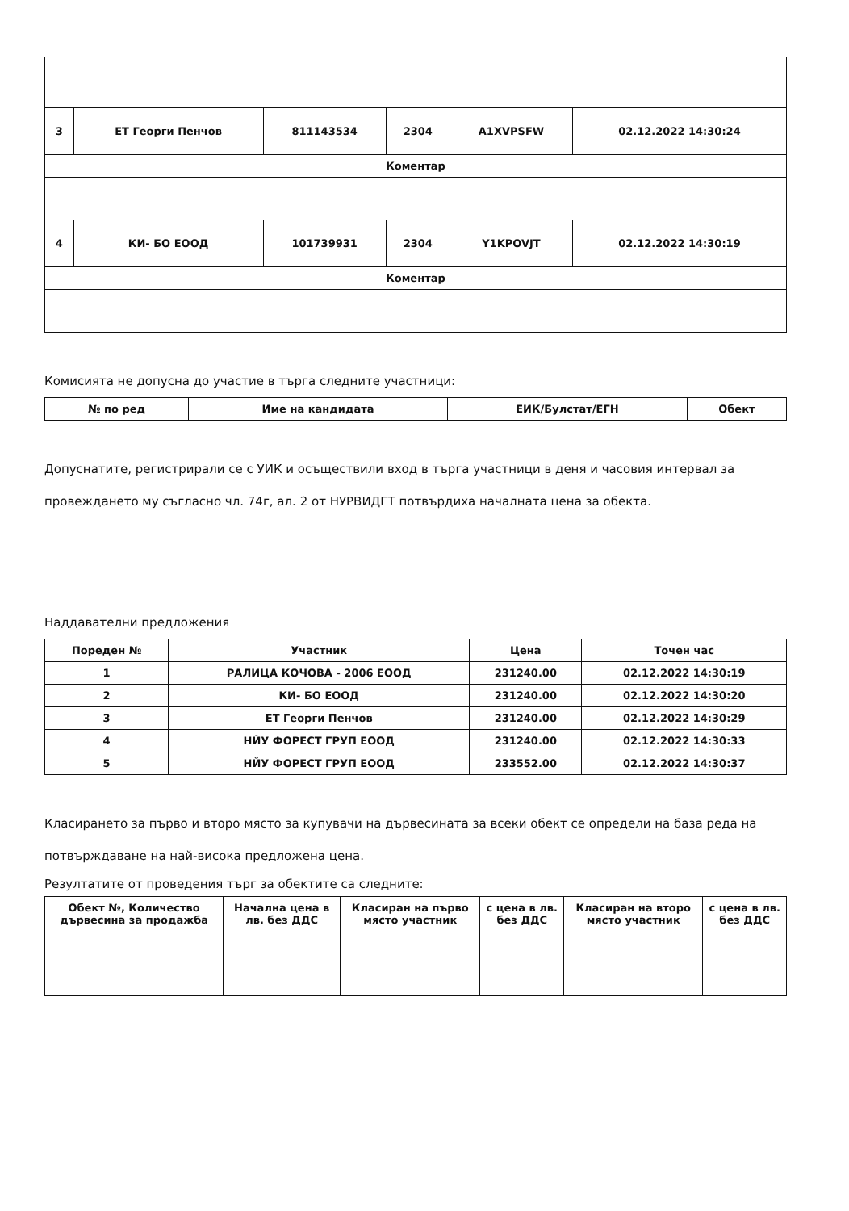| 3 | ЕТ Георги Пенчов | 811143534 | 2304 | A1XVPSFW | 02.12.2022 14:30:24 |
| Коментар | | | | | |
| 4 | КИ- БО ЕООД | 101739931 | 2304 | Y1KPOVJT | 02.12.2022 14:30:19 |
| Коментар | | | | | |
Комисията не допусна до участие в търга следните участници:
| № по ред | Име на кандидата | ЕИК/Булстат/ЕГН | Обект |
| --- | --- | --- | --- |
Допуснатите, регистрирали се с УИК и осъществили вход в търга участници в деня и часовия интервал за провеждането му съгласно чл. 74г, ал. 2 от НУРВИДГТ потвърдиха началната цена за обекта.
Наддавателни предложения
| Пореден № | Участник | Цена | Точен час |
| --- | --- | --- | --- |
| 1 | РАЛИЦА КОЧОВА - 2006 ЕООД | 231240.00 | 02.12.2022 14:30:19 |
| 2 | КИ- БО ЕООД | 231240.00 | 02.12.2022 14:30:20 |
| 3 | ЕТ Георги Пенчов | 231240.00 | 02.12.2022 14:30:29 |
| 4 | НЙУ ФОРЕСТ ГРУП ЕООД | 231240.00 | 02.12.2022 14:30:33 |
| 5 | НЙУ ФОРЕСТ ГРУП ЕООД | 233552.00 | 02.12.2022 14:30:37 |
Класирането за първо и второ място за купувачи на дървесината за всеки обект се определи на база реда на потвърждаване на най-висока предложена цена.
Резултатите от проведения търг за обектите са следните:
| Обект №, Количество дървесина за продажба | Начална цена в лв. без ДДС | Класиран на първо място участник | с цена в лв. без ДДС | Класиран на второ място участник | с цена в лв. без ДДС |
| --- | --- | --- | --- | --- | --- |